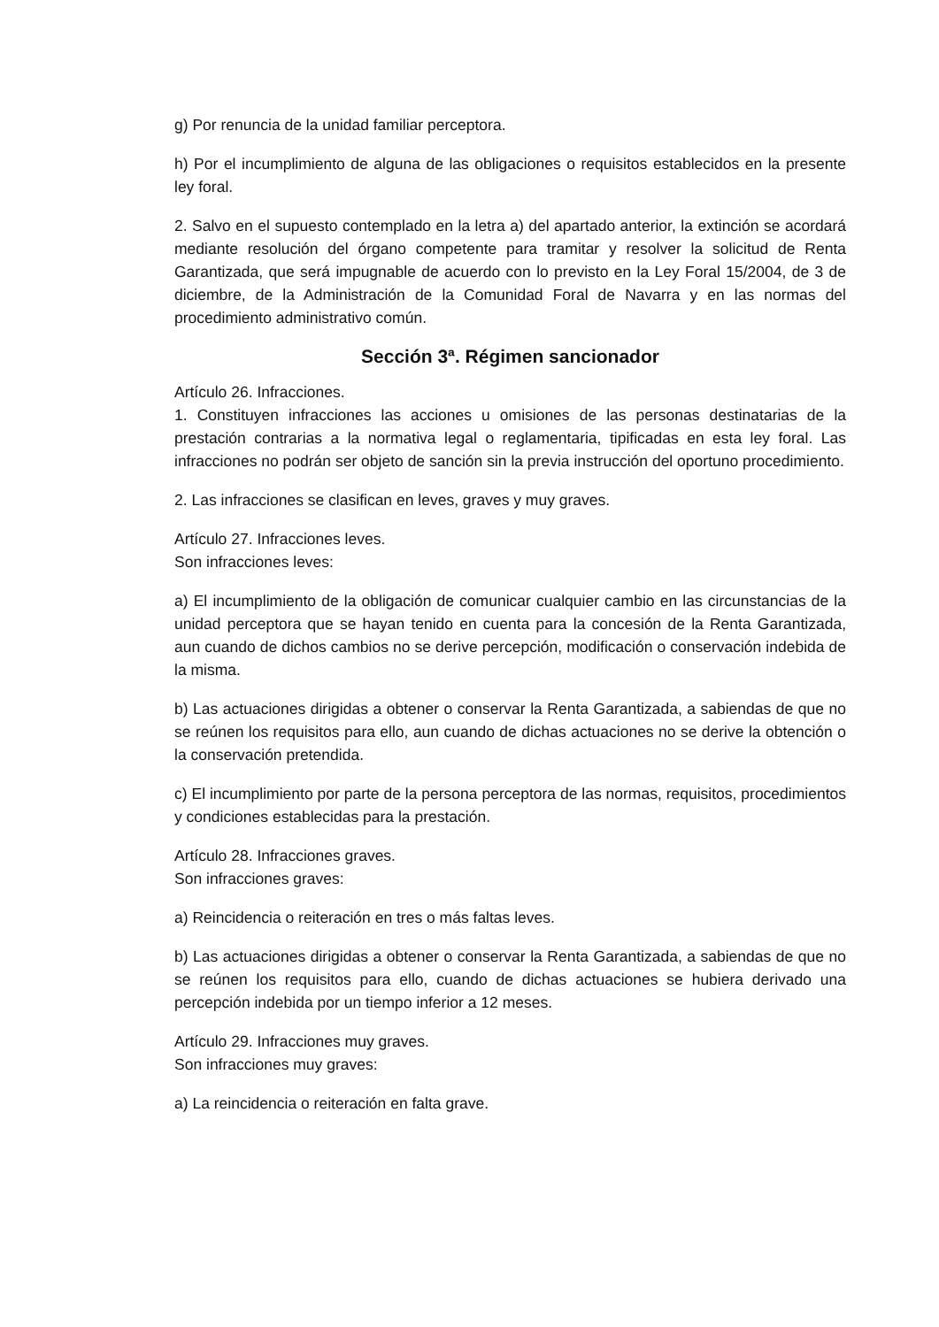g) Por renuncia de la unidad familiar perceptora.
h) Por el incumplimiento de alguna de las obligaciones o requisitos establecidos en la presente ley foral.
2. Salvo en el supuesto contemplado en la letra a) del apartado anterior, la extinción se acordará mediante resolución del órgano competente para tramitar y resolver la solicitud de Renta Garantizada, que será impugnable de acuerdo con lo previsto en la Ley Foral 15/2004, de 3 de diciembre, de la Administración de la Comunidad Foral de Navarra y en las normas del procedimiento administrativo común.
Sección 3ª. Régimen sancionador
Artículo 26. Infracciones.
1. Constituyen infracciones las acciones u omisiones de las personas destinatarias de la prestación contrarias a la normativa legal o reglamentaria, tipificadas en esta ley foral. Las infracciones no podrán ser objeto de sanción sin la previa instrucción del oportuno procedimiento.
2. Las infracciones se clasifican en leves, graves y muy graves.
Artículo 27. Infracciones leves.
Son infracciones leves:
a) El incumplimiento de la obligación de comunicar cualquier cambio en las circunstancias de la unidad perceptora que se hayan tenido en cuenta para la concesión de la Renta Garantizada, aun cuando de dichos cambios no se derive percepción, modificación o conservación indebida de la misma.
b) Las actuaciones dirigidas a obtener o conservar la Renta Garantizada, a sabiendas de que no se reúnen los requisitos para ello, aun cuando de dichas actuaciones no se derive la obtención o la conservación pretendida.
c) El incumplimiento por parte de la persona perceptora de las normas, requisitos, procedimientos y condiciones establecidas para la prestación.
Artículo 28. Infracciones graves.
Son infracciones graves:
a) Reincidencia o reiteración en tres o más faltas leves.
b) Las actuaciones dirigidas a obtener o conservar la Renta Garantizada, a sabiendas de que no se reúnen los requisitos para ello, cuando de dichas actuaciones se hubiera derivado una percepción indebida por un tiempo inferior a 12 meses.
Artículo 29. Infracciones muy graves.
Son infracciones muy graves:
a) La reincidencia o reiteración en falta grave.